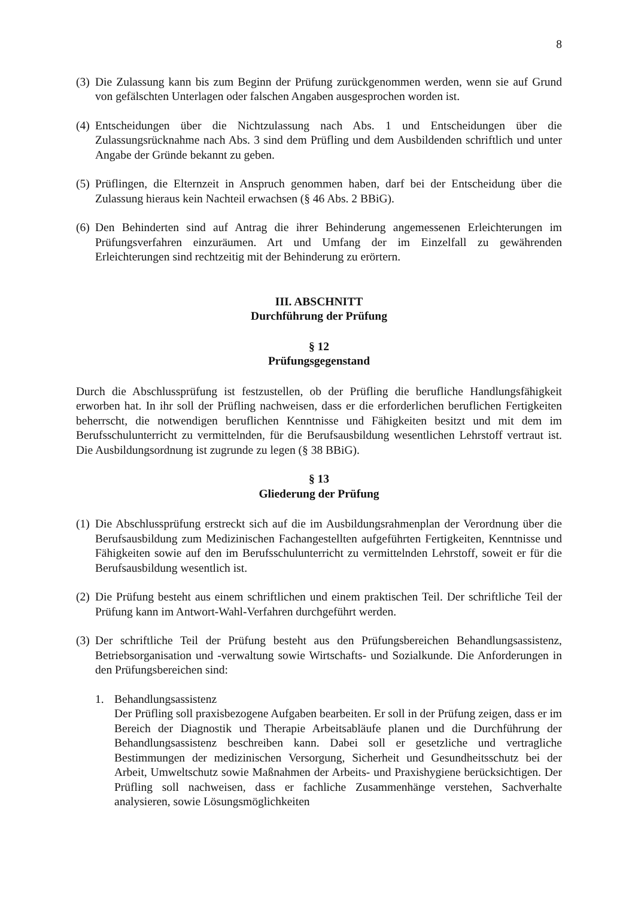8
(3) Die Zulassung kann bis zum Beginn der Prüfung zurückgenommen werden, wenn sie auf Grund von gefälschten Unterlagen oder falschen Angaben ausgesprochen worden ist.
(4) Entscheidungen über die Nichtzulassung nach Abs. 1 und Entscheidungen über die Zulassungsrücknahme nach Abs. 3 sind dem Prüfling und dem Ausbildenden schriftlich und unter Angabe der Gründe bekannt zu geben.
(5) Prüflingen, die Elternzeit in Anspruch genommen haben, darf bei der Entscheidung über die Zulassung hieraus kein Nachteil erwachsen (§ 46 Abs. 2 BBiG).
(6) Den Behinderten sind auf Antrag die ihrer Behinderung angemessenen Erleichterungen im Prüfungsverfahren einzuräumen. Art und Umfang der im Einzelfall zu gewährenden Erleichterungen sind rechtzeitig mit der Behinderung zu erörtern.
III. ABSCHNITT
Durchführung der Prüfung
§ 12
Prüfungsgegenstand
Durch die Abschlussprüfung ist festzustellen, ob der Prüfling die berufliche Handlungsfähigkeit erworben hat. In ihr soll der Prüfling nachweisen, dass er die erforderlichen beruflichen Fertigkeiten beherrscht, die notwendigen beruflichen Kenntnisse und Fähigkeiten besitzt und mit dem im Berufsschulunterricht zu vermittelnden, für die Berufsausbildung wesentlichen Lehrstoff vertraut ist. Die Ausbildungsordnung ist zugrunde zu legen (§ 38 BBiG).
§ 13
Gliederung der Prüfung
(1) Die Abschlussprüfung erstreckt sich auf die im Ausbildungsrahmenplan der Verordnung über die Berufsausbildung zum Medizinischen Fachangestellten aufgeführten Fertigkeiten, Kenntnisse und Fähigkeiten sowie auf den im Berufsschulunterricht zu vermittelnden Lehrstoff, soweit er für die Berufsausbildung wesentlich ist.
(2) Die Prüfung besteht aus einem schriftlichen und einem praktischen Teil. Der schriftliche Teil der Prüfung kann im Antwort-Wahl-Verfahren durchgeführt werden.
(3) Der schriftliche Teil der Prüfung besteht aus den Prüfungsbereichen Behandlungsassistenz, Betriebsorganisation und -verwaltung sowie Wirtschafts- und Sozialkunde. Die Anforderungen in den Prüfungsbereichen sind:
1. Behandlungsassistenz
Der Prüfling soll praxisbezogene Aufgaben bearbeiten. Er soll in der Prüfung zeigen, dass er im Bereich der Diagnostik und Therapie Arbeitsabläufe planen und die Durchführung der Behandlungsassistenz beschreiben kann. Dabei soll er gesetzliche und vertragliche Bestimmungen der medizinischen Versorgung, Sicherheit und Gesundheitsschutz bei der Arbeit, Umweltschutz sowie Maßnahmen der Arbeits- und Praxishygiene berücksichtigen. Der Prüfling soll nachweisen, dass er fachliche Zusammenhänge verstehen, Sachverhalte analysieren, sowie Lösungsmöglichkeiten